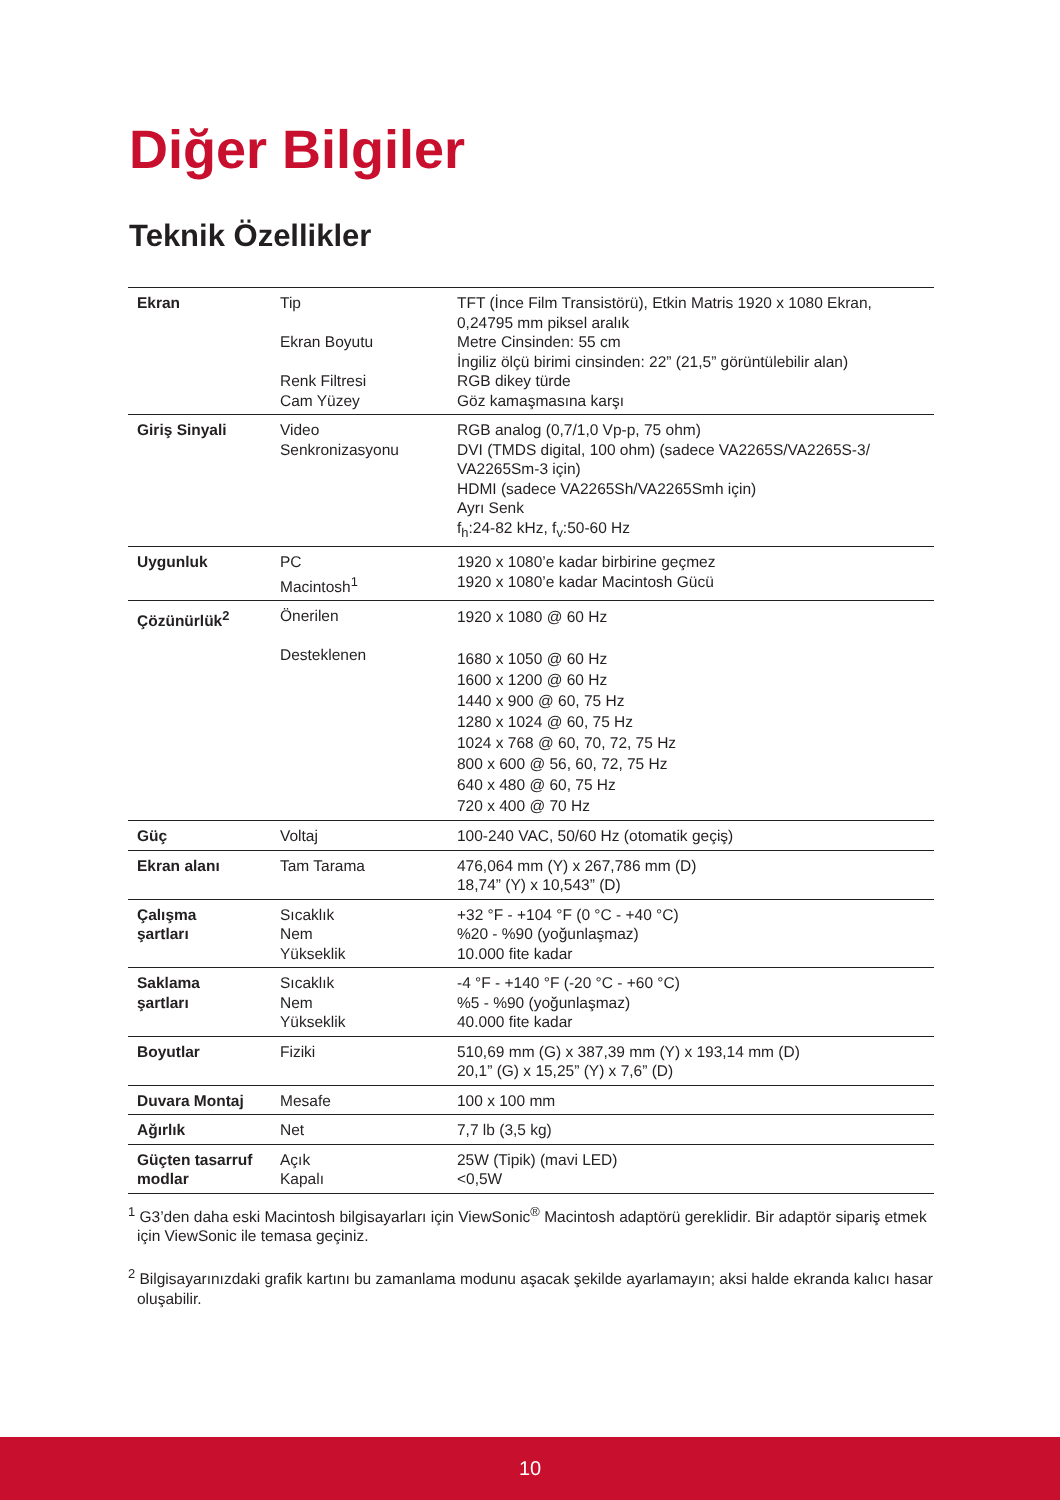Diğer Bilgiler
Teknik Özellikler
| Ekran | Tip Ekran Boyutu Renk Filtresi Cam Yüzey | TFT (İnce Film Transistörü), Etkin Matris 1920 x 1080 Ekran, 0,24795 mm piksel aralık Metre Cinsinden: 55 cm İngiliz ölçü birimi cinsinden: 22” (21,5” görüntülebilir alan) RGB dikey türde Göz kamaşmasına karşı |
| Giriş Sinyali | Video Senkronizasyonu | RGB analog (0,7/1,0 Vp-p, 75 ohm) DVI (TMDS digital, 100 ohm) (sadece VA2265S/VA2265S-3/ VA2265Sm-3 için) HDMI (sadece VA2265Sh/VA2265Smh için) Ayrı Senk f<sub>h</sub>:24-82 kHz, f<sub>v</sub>:50-60 Hz |
| Uygunluk | PC Macintosh<sup>1</sup> | 1920 x 1080’e kadar birbirine geçmez 1920 x 1080’e kadar Macintosh Gücü |
| Çözünürlük<sup>2</sup> | Önerilen Desteklenen | 1920 x 1080 @ 60 Hz 1680 x 1050 @ 60 Hz 1600 x 1200 @ 60 Hz 1440 x 900 @ 60, 75 Hz 1280 x 1024 @ 60, 75 Hz 1024 x 768 @ 60, 70, 72, 75 Hz 800 x 600 @ 56, 60, 72, 75 Hz 640 x 480 @ 60, 75 Hz 720 x 400 @ 70 Hz |
| Güç | Voltaj | 100-240 VAC, 50/60 Hz (otomatik geçiş) |
| Ekran alanı | Tam Tarama | 476,064 mm (Y) x 267,786 mm (D) 18,74” (Y) x 10,543” (D) |
| Çalışma şartları | Sıcaklık Nem Yükseklik | +32 °F - +104 °F (0 °C - +40 °C) %20 - %90 (yoğunlaşmaz) 10.000 fite kadar |
| Saklama şartları | Sıcaklık Nem Yükseklik | -4 °F - +140 °F (-20 °C - +60 °C) %5 - %90 (yoğunlaşmaz) 40.000 fite kadar |
| Boyutlar | Fiziki | 510,69 mm (G) x 387,39 mm (Y) x 193,14 mm (D) 20,1” (G) x 15,25” (Y) x 7,6” (D) |
| Duvara Montaj | Mesafe | 100 x 100 mm |
| Ağırlık | Net | 7,7 lb (3,5 kg) |
| Güçten tasarruf modlar | Açık Kapalı | 25W (Tipik) (mavi LED) <0,5W |
<sup>1</sup> G3’den daha eski Macintosh bilgisayarları için ViewSonic<sup>®</sup> Macintosh adaptörü gereklidir. Bir adaptör sipariş etmek için ViewSonic ile temasa geçiniz.
<sup>2</sup> Bilgisayarınızdaki grafik kartını bu zamanlama modunu aşacak şekilde ayarlamayın; aksi halde ekranda kalıcı hasar oluşabilir.
10